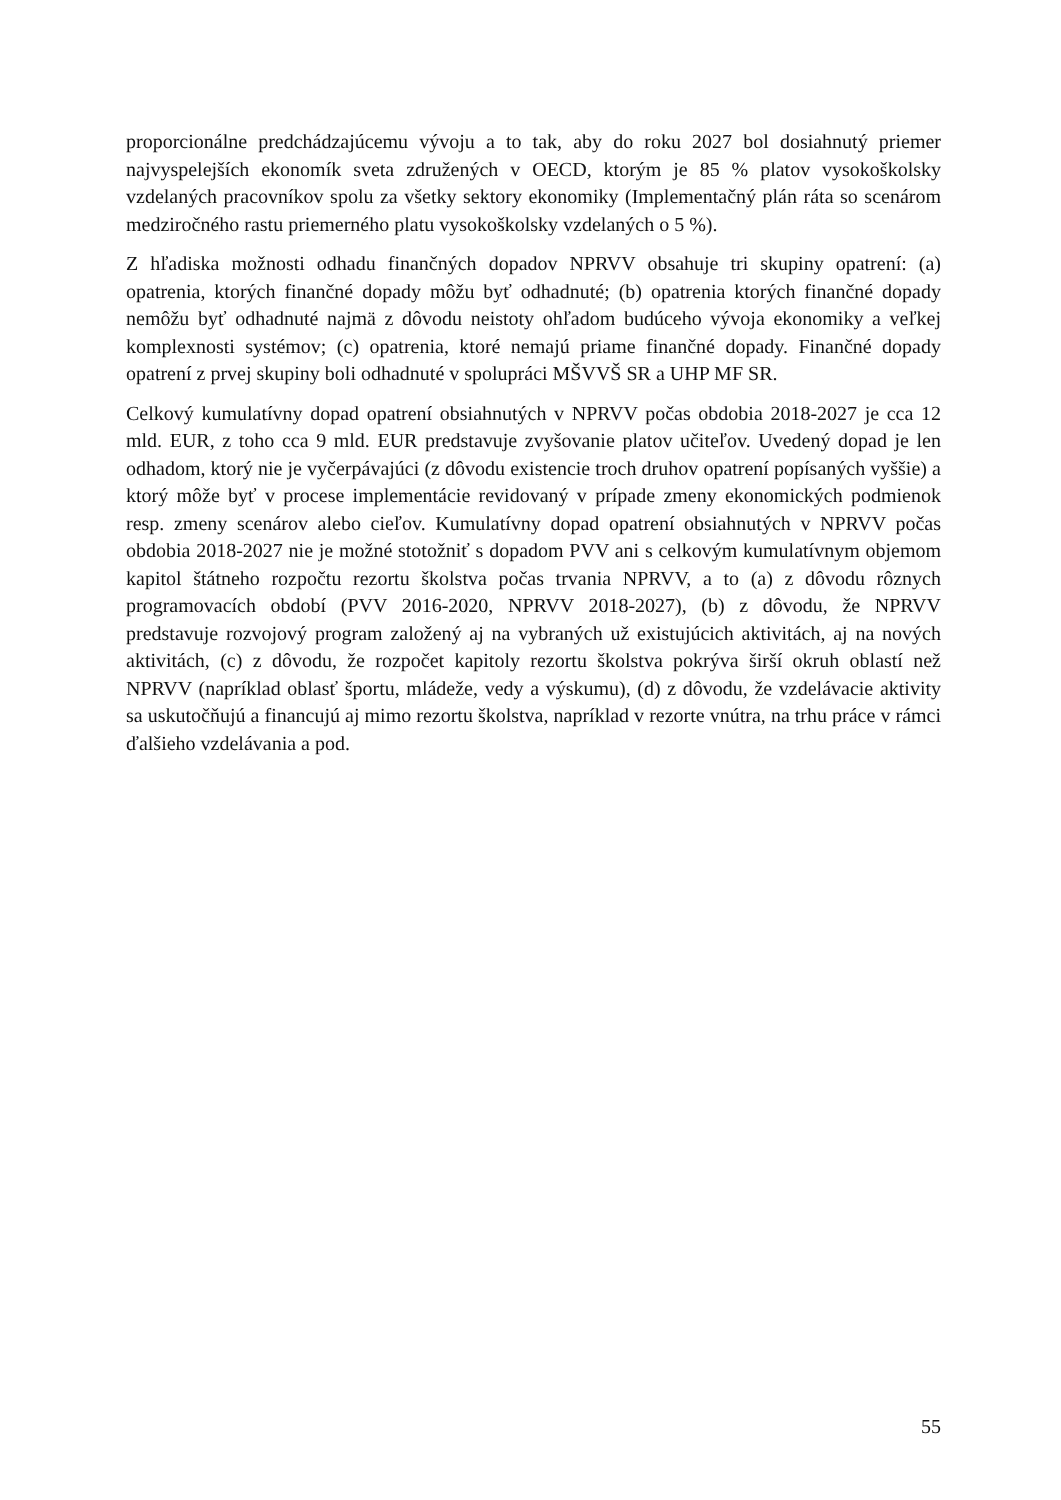proporcionálne predchádzajúcemu vývoju a to tak, aby do roku 2027 bol dosiahnutý priemer najvyspelejších ekonomík sveta združených v OECD, ktorým je 85 % platov vysokoškolsky vzdelaných pracovníkov spolu za všetky sektory ekonomiky (Implementačný plán ráta so scenárom medziročného rastu priemerného platu vysokoškolsky vzdelaných o 5 %).
Z hľadiska možnosti odhadu finančných dopadov NPRVV obsahuje tri skupiny opatrení: (a) opatrenia, ktorých finančné dopady môžu byť odhadnuté; (b) opatrenia ktorých finančné dopady nemôžu byť odhadnuté najmä z dôvodu neistoty ohľadom budúceho vývoja ekonomiky a veľkej komplexnosti systémov; (c) opatrenia, ktoré nemajú priame finančné dopady. Finančné dopady opatrení z prvej skupiny boli odhadnuté v spolupráci MŠVVŠ SR a UHP MF SR.
Celkový kumulatívny dopad opatrení obsiahnutých v NPRVV počas obdobia 2018-2027 je cca 12 mld. EUR, z toho cca 9 mld. EUR predstavuje zvyšovanie platov učiteľov. Uvedený dopad je len odhadom, ktorý nie je vyčerpávajúci (z dôvodu existencie troch druhov opatrení popísaných vyššie) a ktorý môže byť v procese implementácie revidovaný v prípade zmeny ekonomických podmienok resp. zmeny scenárov alebo cieľov. Kumulatívny dopad opatrení obsiahnutých v NPRVV počas obdobia 2018-2027 nie je možné stotožniť s dopadom PVV ani s celkovým kumulatívnym objemom kapitol štátneho rozpočtu rezortu školstva počas trvania NPRVV, a to (a) z dôvodu rôznych programovacích období (PVV 2016-2020, NPRVV 2018-2027), (b) z dôvodu, že NPRVV predstavuje rozvojový program založený aj na vybraných už existujúcich aktivitách, aj na nových aktivitách, (c) z dôvodu, že rozpočet kapitoly rezortu školstva pokrýva širší okruh oblastí než NPRVV (napríklad oblasť športu, mládeže, vedy a výskumu), (d) z dôvodu, že vzdelávacie aktivity sa uskutočňujú a financujú aj mimo rezortu školstva, napríklad v rezorte vnútra, na trhu práce v rámci ďalšieho vzdelávania a pod.
55